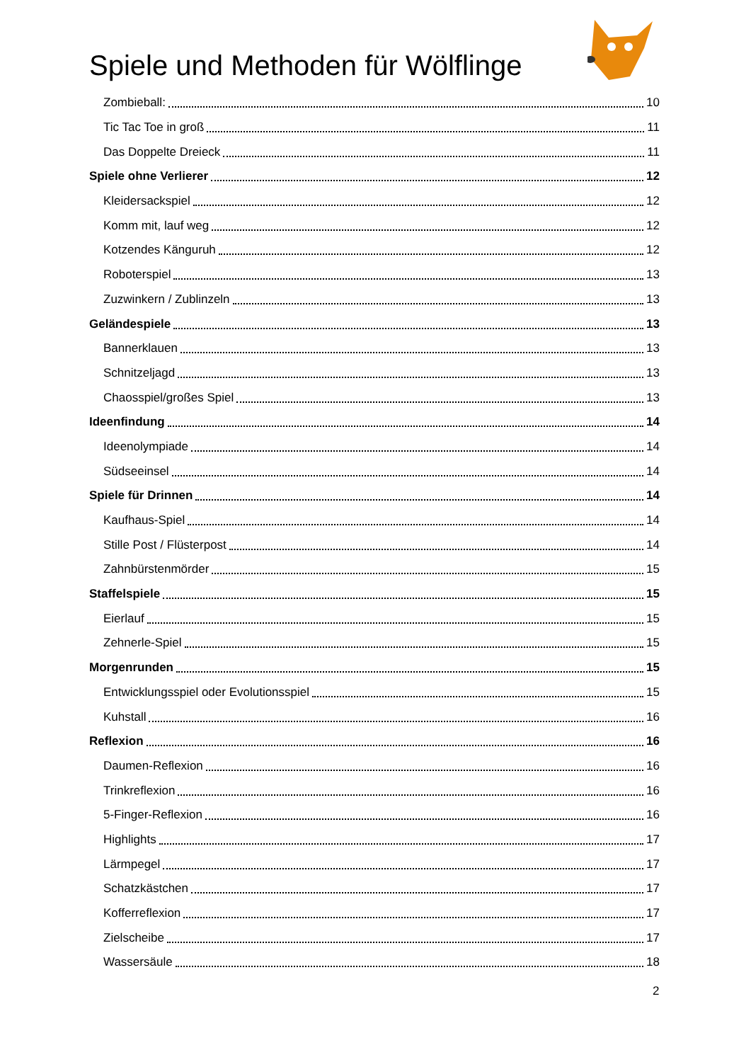Spiele und Methoden für Wölflinge
Zombieball: 10
Tic Tac Toe in groß 11
Das Doppelte Dreieck 11
Spiele ohne Verlierer 12
Kleidersackspiel 12
Komm mit, lauf weg 12
Kotzendes Känguruh 12
Roboterspiel 13
Zuzwinkern / Zublinzeln 13
Geländespiele 13
Bannerklauen 13
Schnitzeljagd 13
Chaosspiel/großes Spiel 13
Ideenfindung 14
Ideenolympiade 14
Südseeinsel 14
Spiele für Drinnen 14
Kaufhaus-Spiel 14
Stille Post / Flüsterpost 14
Zahnbürstenmörder 15
Staffelspiele 15
Eierlauf 15
Zehnerle-Spiel 15
Morgenrunden 15
Entwicklungsspiel oder Evolutionsspiel 15
Kuhstall 16
Reflexion 16
Daumen-Reflexion 16
Trinkreflexion 16
5-Finger-Reflexion 16
Highlights 17
Lärmpegel 17
Schatzkästchen 17
Kofferreflexion 17
Zielscheibe 17
Wassersäule 18
2